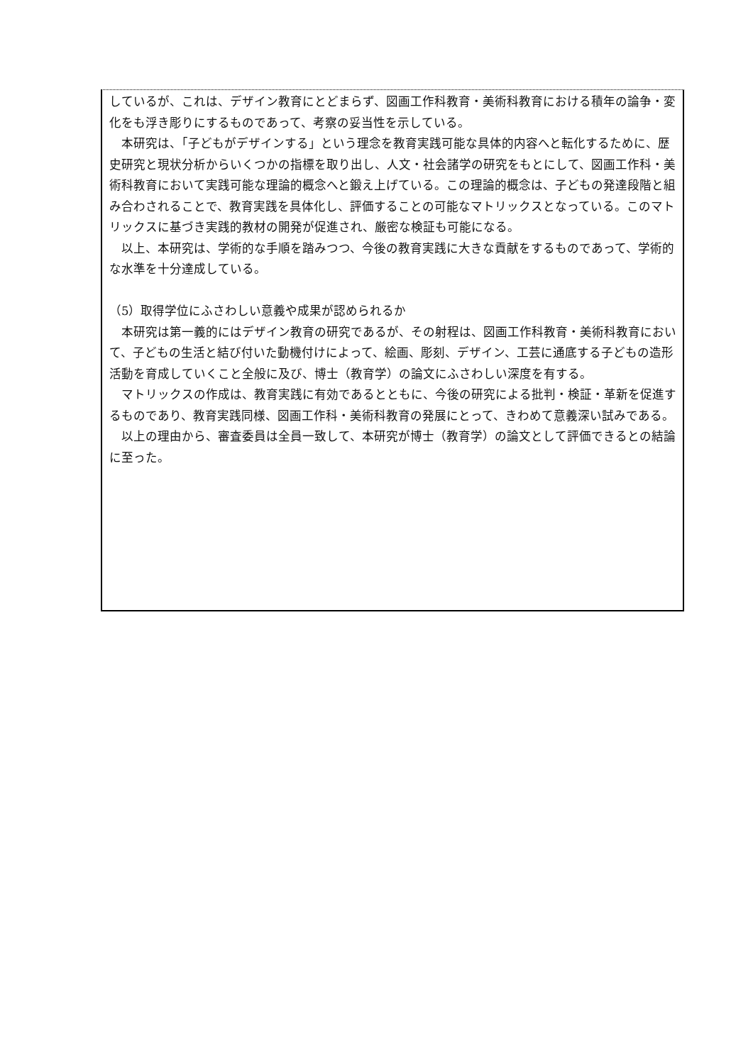しているが、これは、デザイン教育にとどまらず、図画工作科教育・美術科教育における積年の論争・変化をも浮き彫りにするものであって、考察の妥当性を示している。
本研究は、「子どもがデザインする」という理念を教育実践可能な具体的内容へと転化するために、歴史研究と現状分析からいくつかの指標を取り出し、人文・社会諸学の研究をもとにして、図画工作科・美術科教育において実践可能な理論的概念へと鍛え上げている。この理論的概念は、子どもの発達段階と組み合わされることで、教育実践を具体化し、評価することの可能なマトリックスとなっている。このマトリックスに基づき実践的教材の開発が促進され、厳密な検証も可能になる。
以上、本研究は、学術的な手順を踏みつつ、今後の教育実践に大きな貢献をするものであって、学術的な水準を十分達成している。
（5）取得学位にふさわしい意義や成果が認められるか
本研究は第一義的にはデザイン教育の研究であるが、その射程は、図画工作科教育・美術科教育において、子どもの生活と結び付いた動機付けによって、絵画、彫刻、デザイン、工芸に通底する子どもの造形活動を育成していくこと全般に及び、博士（教育学）の論文にふさわしい深度を有する。
マトリックスの作成は、教育実践に有効であるとともに、今後の研究による批判・検証・革新を促進するものであり、教育実践同様、図画工作科・美術科教育の発展にとって、きわめて意義深い試みである。
以上の理由から、審査委員は全員一致して、本研究が博士（教育学）の論文として評価できるとの結論に至った。